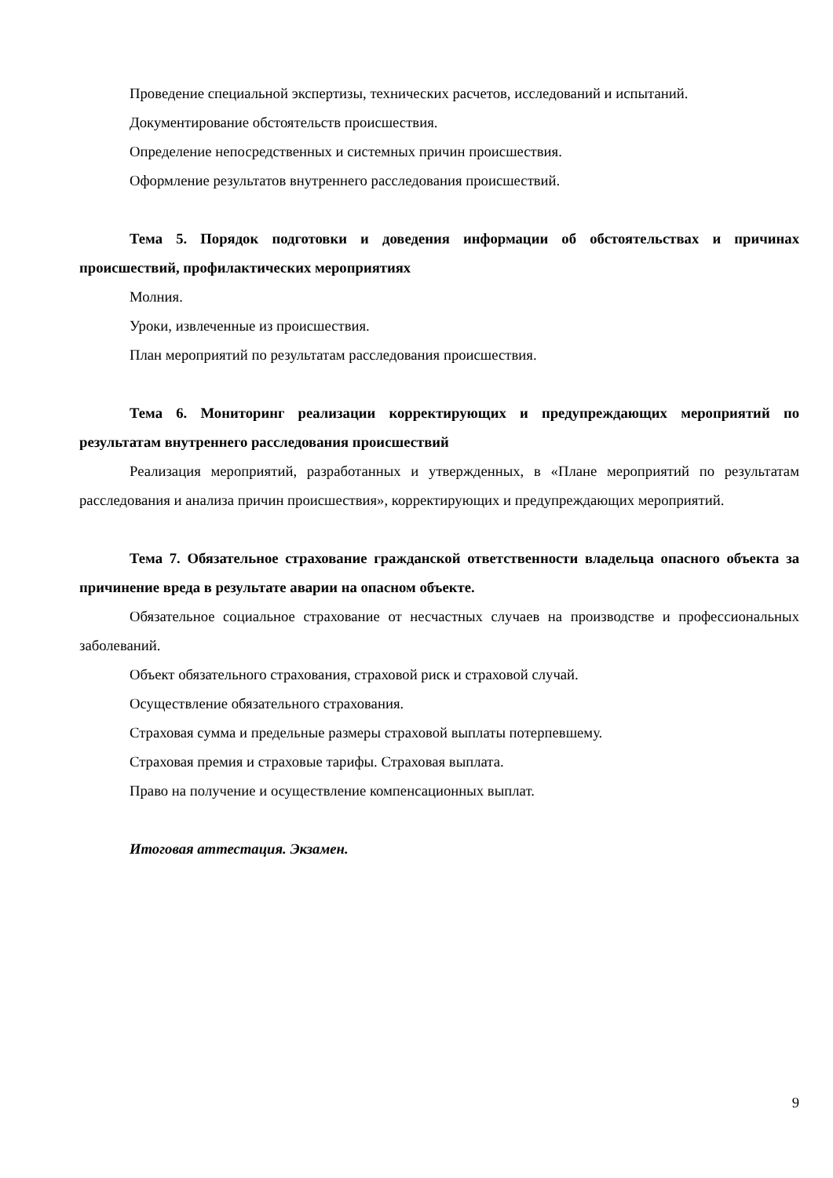Проведение специальной экспертизы, технических расчетов, исследований и испытаний.
Документирование обстоятельств происшествия.
Определение непосредственных и системных причин происшествия.
Оформление результатов внутреннего расследования происшествий.
Тема 5. Порядок подготовки и доведения информации об обстоятельствах и причинах происшествий, профилактических мероприятиях
Молния.
Уроки, извлеченные из происшествия.
План мероприятий по результатам расследования происшествия.
Тема 6. Мониторинг реализации корректирующих и предупреждающих мероприятий по результатам внутреннего расследования происшествий
Реализация мероприятий, разработанных и утвержденных, в «Плане мероприятий по результатам расследования и анализа причин происшествия», корректирующих и предупреждающих мероприятий.
Тема 7. Обязательное страхование гражданской ответственности владельца опасного объекта за причинение вреда в результате аварии на опасном объекте.
Обязательное социальное страхование от несчастных случаев на производстве и профессиональных заболеваний.
Объект обязательного страхования, страховой риск и страховой случай.
Осуществление обязательного страхования.
Страховая сумма и предельные размеры страховой выплаты потерпевшему.
Страховая премия и страховые тарифы. Страховая выплата.
Право на получение и осуществление компенсационных выплат.
Итоговая аттестация. Экзамен.
9